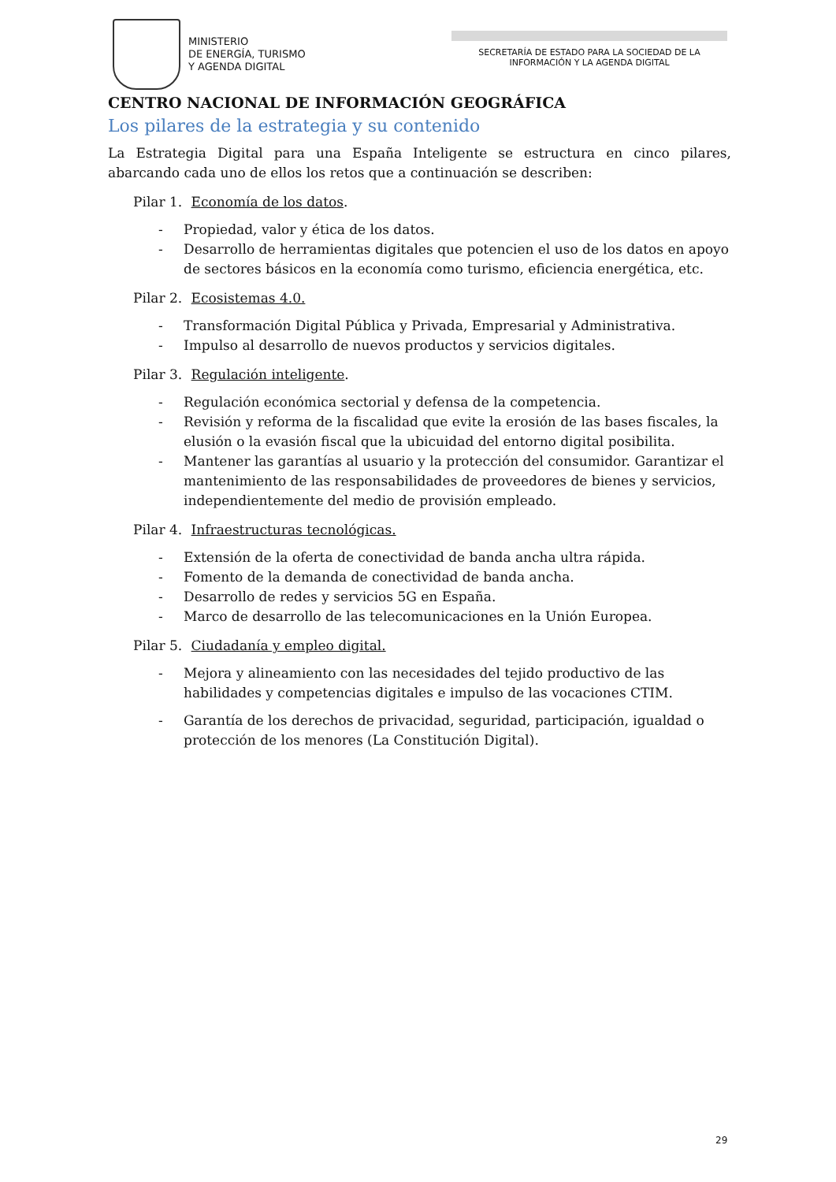MINISTERIO
DE ENERGÍA, TURISMO
Y AGENDA DIGITAL
SECRETARÍA DE ESTADO PARA LA SOCIEDAD DE LA INFORMACIÓN Y LA AGENDA DIGITAL
CENTRO NACIONAL DE INFORMACIÓN GEOGRÁFICA
Los pilares de la estrategia y su contenido
La Estrategia Digital para una España Inteligente se estructura en cinco pilares, abarcando cada uno de ellos los retos que a continuación se describen:
Pilar 1. Economía de los datos.
- Propiedad, valor y ética de los datos.
- Desarrollo de herramientas digitales que potencien el uso de los datos en apoyo de sectores básicos en la economía como turismo, eficiencia energética, etc.
Pilar 2. Ecosistemas 4.0.
- Transformación Digital Pública y Privada, Empresarial y Administrativa.
- Impulso al desarrollo de nuevos productos y servicios digitales.
Pilar 3. Regulación inteligente.
- Regulación económica sectorial y defensa de la competencia.
- Revisión y reforma de la fiscalidad que evite la erosión de las bases fiscales, la elusión o la evasión fiscal que la ubicuidad del entorno digital posibilita.
- Mantener las garantías al usuario y la protección del consumidor. Garantizar el mantenimiento de las responsabilidades de proveedores de bienes y servicios, independientemente del medio de provisión empleado.
Pilar 4. Infraestructuras tecnológicas.
- Extensión de la oferta de conectividad de banda ancha ultra rápida.
- Fomento de la demanda de conectividad de banda ancha.
- Desarrollo de redes y servicios 5G en España.
- Marco de desarrollo de las telecomunicaciones en la Unión Europea.
Pilar 5. Ciudadanía y empleo digital.
- Mejora y alineamiento con las necesidades del tejido productivo de las habilidades y competencias digitales e impulso de las vocaciones CTIM.
- Garantía de los derechos de privacidad, seguridad, participación, igualdad o protección de los menores (La Constitución Digital).
29